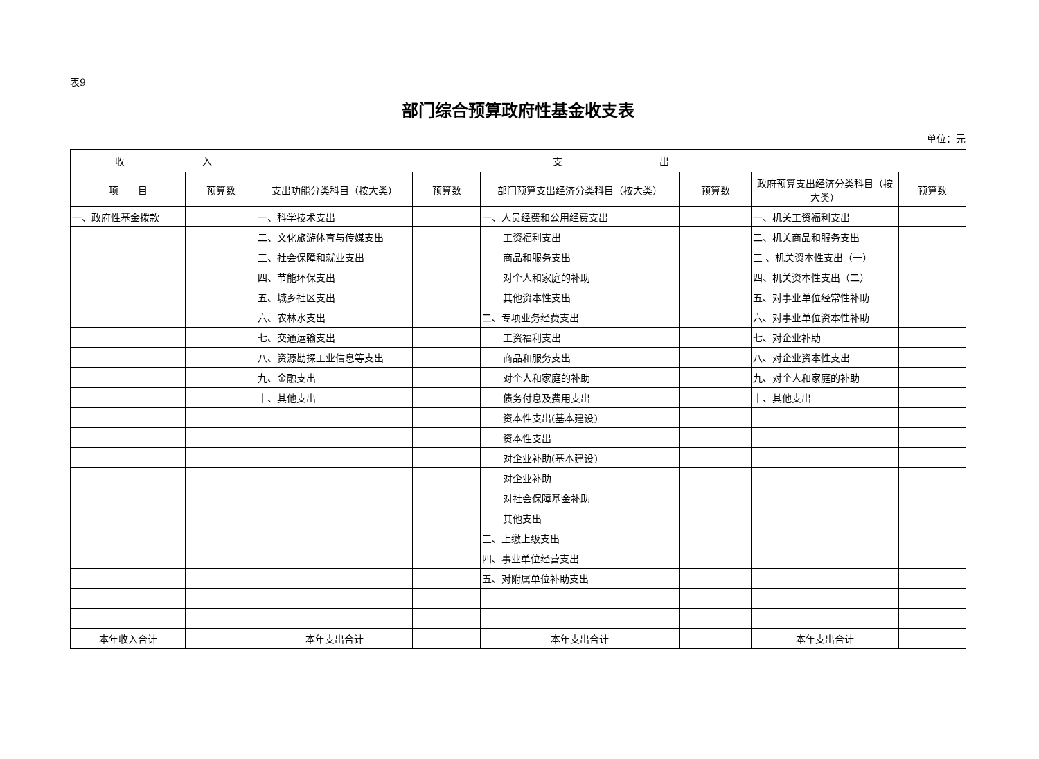表9
部门综合预算政府性基金收支表
单位：元
| 收 入 | | 支 出 | | | | | |
| --- | --- | --- | --- | --- | --- | --- | --- |
| 项 目 | 预算数 | 支出功能分类科目（按大类） | 预算数 | 部门预算支出经济分类科目（按大类） | 预算数 | 政府预算支出经济分类科目（按大类） | 预算数 |
| 一、政府性基金拨款 | | 一、科学技术支出 | | 一、人员经费和公用经费支出 | | 一、机关工资福利支出 | |
| | | 二、文化旅游体育与传媒支出 | | 工资福利支出 | | 二、机关商品和服务支出 | |
| | | 三、社会保障和就业支出 | | 商品和服务支出 | | 三 、机关资本性支出（一） | |
| | | 四、节能环保支出 | | 对个人和家庭的补助 | | 四、机关资本性支出（二） | |
| | | 五、城乡社区支出 | | 其他资本性支出 | | 五、对事业单位经常性补助 | |
| | | 六、农林水支出 | | 二、专项业务经费支出 | | 六、对事业单位资本性补助 | |
| | | 七、交通运输支出 | | 工资福利支出 | | 七、对企业补助 | |
| | | 八、资源勘探工业信息等支出 | | 商品和服务支出 | | 八、对企业资本性支出 | |
| | | 九、金融支出 | | 对个人和家庭的补助 | | 九、对个人和家庭的补助 | |
| | | 十、其他支出 | | 债务付息及费用支出 | | 十、其他支出 | |
| | | | | 资本性支出(基本建设) | | | |
| | | | | 资本性支出 | | | |
| | | | | 对企业补助(基本建设) | | | |
| | | | | 对企业补助 | | | |
| | | | | 对社会保障基金补助 | | | |
| | | | | 其他支出 | | | |
| | | | | 三、上缴上级支出 | | | |
| | | | | 四、事业单位经营支出 | | | |
| | | | | 五、对附属单位补助支出 | | | |
| 本年收入合计 | | 本年支出合计 | | 本年支出合计 | | 本年支出合计 | |